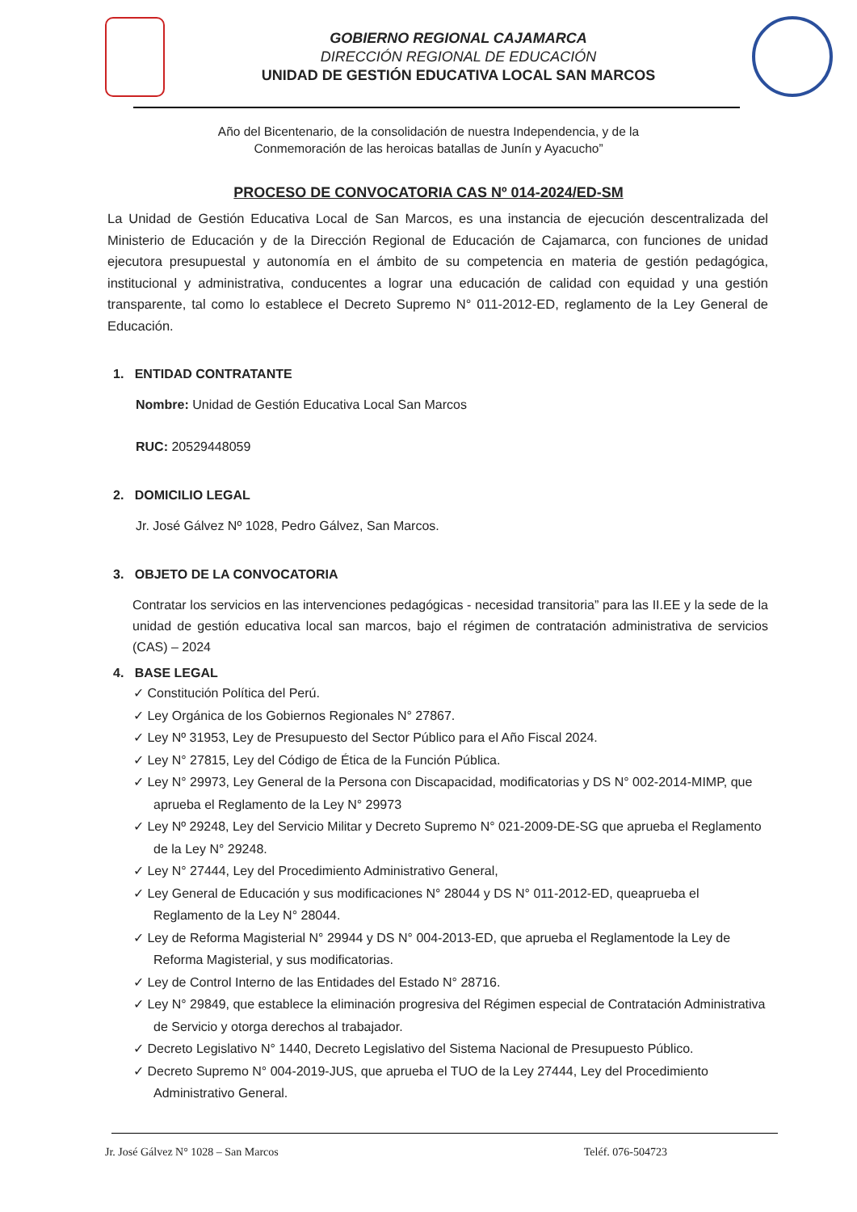GOBIERNO REGIONAL CAJAMARCA
DIRECCIÓN REGIONAL DE EDUCACIÓN
UNIDAD DE GESTIÓN EDUCATIVA LOCAL SAN MARCOS
Año del Bicentenario, de la consolidación de nuestra Independencia, y de la
Conmemoración de las heroicas batallas de Junín y Ayacucho”
PROCESO DE CONVOCATORIA CAS Nº 014-2024/ED-SM
La Unidad de Gestión Educativa Local de San Marcos, es una instancia de ejecución descentralizada del Ministerio de Educación y de la Dirección Regional de Educación de Cajamarca, con funciones de unidad ejecutora presupuestal y autonomía en el ámbito de su competencia en materia de gestión pedagógica, institucional y administrativa, conducentes a lograr una educación de calidad con equidad y una gestión transparente, tal como lo establece el Decreto Supremo N° 011-2012-ED, reglamento de la Ley General de Educación.
1. ENTIDAD CONTRATANTE
Nombre: Unidad de Gestión Educativa Local San Marcos
RUC: 20529448059
2. DOMICILIO LEGAL
Jr. José Gálvez Nº 1028, Pedro Gálvez, San Marcos.
3. OBJETO DE LA CONVOCATORIA
Contratar los servicios en las intervenciones pedagógicas - necesidad transitoria” para las II.EE y la sede de la unidad de gestión educativa local san marcos, bajo el régimen de contratación administrativa de servicios (CAS) – 2024
4. BASE LEGAL
✓ Constitución Política del Perú.
✓ Ley Orgánica de los Gobiernos Regionales N° 27867.
✓ Ley Nº 31953, Ley de Presupuesto del Sector Público para el Año Fiscal 2024.
✓ Ley N° 27815, Ley del Código de Ética de la Función Pública.
✓ Ley N° 29973, Ley General de la Persona con Discapacidad, modificatorias y DS N° 002-2014-MIMP, que aprueba el Reglamento de la Ley N° 29973
✓ Ley Nº 29248, Ley del Servicio Militar y Decreto Supremo N° 021-2009-DE-SG que aprueba el Reglamento de la Ley N° 29248.
✓ Ley N° 27444, Ley del Procedimiento Administrativo General,
✓ Ley General de Educación y sus modificaciones N° 28044 y DS N° 011-2012-ED, queaprueba el Reglamento de la Ley N° 28044.
✓ Ley de Reforma Magisterial N° 29944 y DS N° 004-2013-ED, que aprueba el Reglamentode la Ley de Reforma Magisterial, y sus modificatorias.
✓ Ley de Control Interno de las Entidades del Estado N° 28716.
✓ Ley N° 29849, que establece la eliminación progresiva del Régimen especial de Contratación Administrativa de Servicio y otorga derechos al trabajador.
✓ Decreto Legislativo N° 1440, Decreto Legislativo del Sistema Nacional de Presupuesto Público.
✓ Decreto Supremo N° 004-2019-JUS, que aprueba el TUO de la Ley 27444, Ley del Procedimiento Administrativo General.
Jr. José Gálvez N° 1028 – San Marcos Teléf. 076-504723